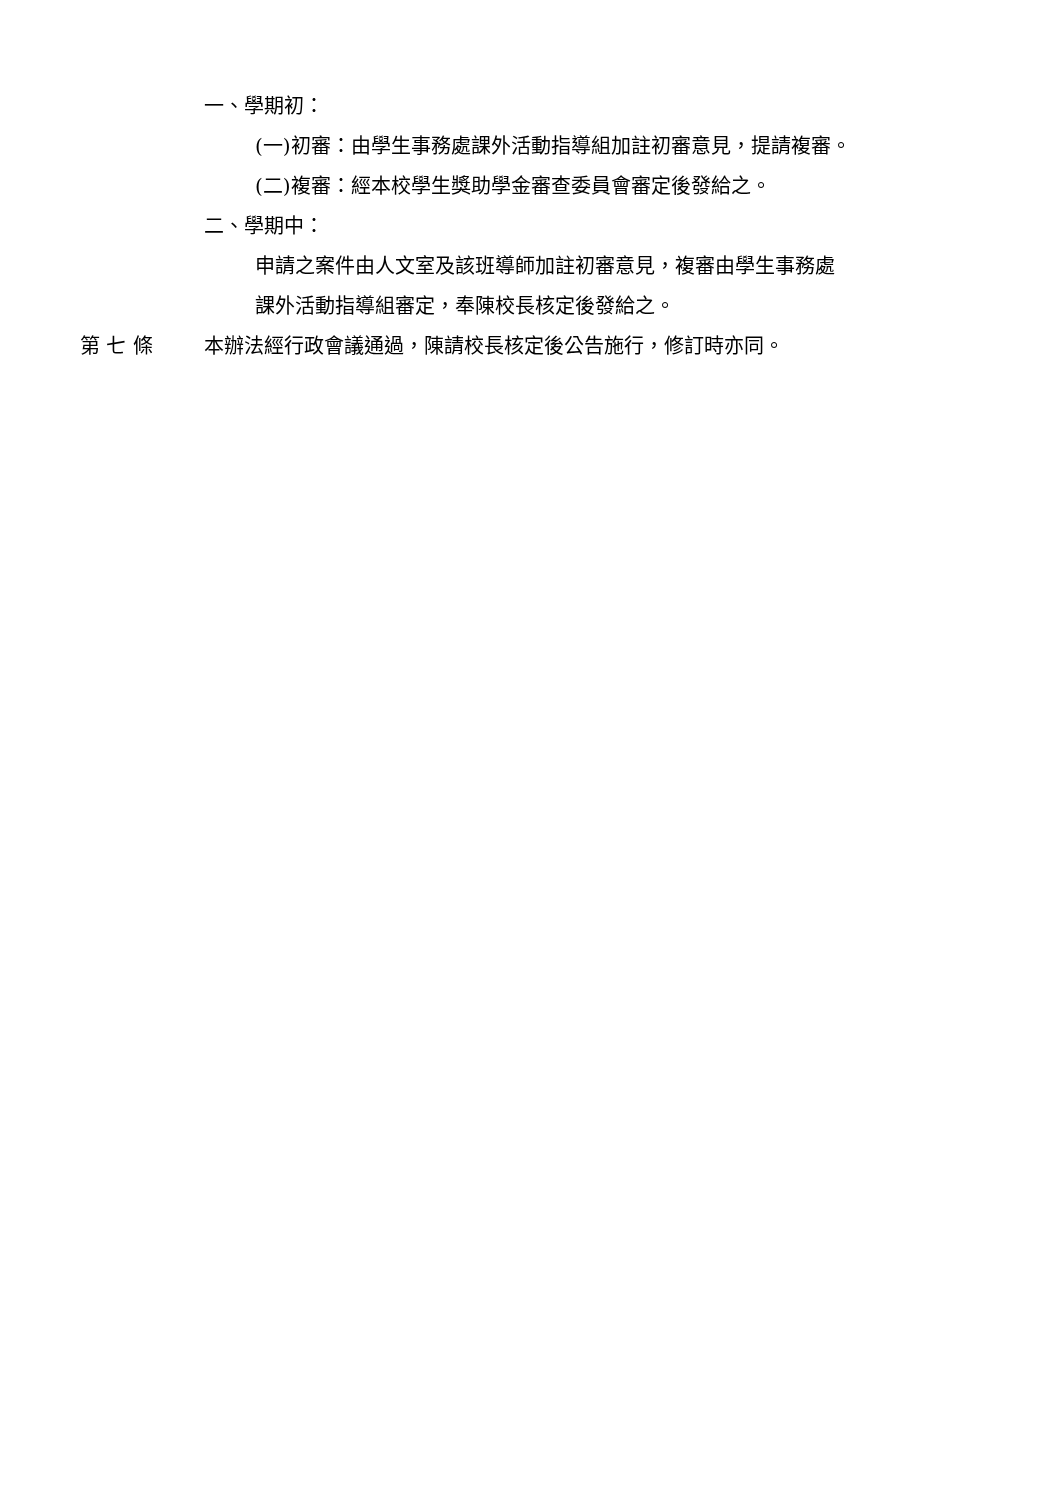一、學期初：
(一)初審：由學生事務處課外活動指導組加註初審意見，提請複審。
(二)複審：經本校學生獎助學金審查委員會審定後發給之。
二、學期中：
申請之案件由人文室及該班導師加註初審意見，複審由學生事務處
課外活動指導組審定，奉陳校長核定後發給之。
第 七 條 本辦法經行政會議通過，陳請校長核定後公告施行，修訂時亦同。